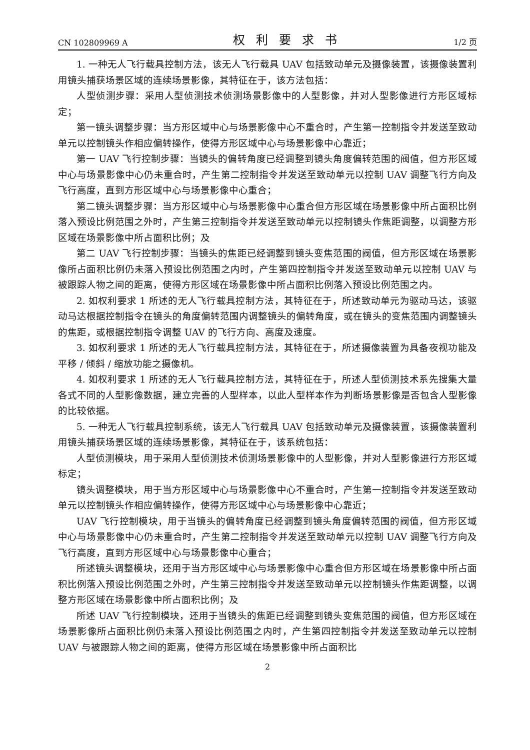CN 102809969 A 权利要求书 1/2 页
1. 一种无人飞行载具控制方法，该无人飞行载具 UAV 包括致动单元及摄像装置，该摄像装置利用镜头捕获场景区域的连续场景影像，其特征在于，该方法包括：
人型侦测步骤：采用人型侦测技术侦测场景影像中的人型影像，并对人型影像进行方形区域标定；
第一镜头调整步骤：当方形区域中心与场景影像中心不重合时，产生第一控制指令并发送至致动单元以控制镜头作相应偏转操作，使得方形区域中心与场景影像中心靠近；
第一 UAV 飞行控制步骤：当镜头的偏转角度已经调整到镜头角度偏转范围的阀值，但方形区域中心与场景影像中心仍未重合时，产生第二控制指令并发送至致动单元以控制 UAV 调整飞行方向及飞行高度，直到方形区域中心与场景影像中心重合；
第二镜头调整步骤：当方形区域中心与场景影像中心重合但方形区域在场景影像中所占面积比例落入预设比例范围之外时，产生第三控制指令并发送至致动单元以控制镜头作焦距调整，以调整方形区域在场景影像中所占面积比例；及
第二 UAV 飞行控制步骤：当镜头的焦距已经调整到镜头变焦范围的阀值，但方形区域在场景影像所占面积比例仍未落入预设比例范围之内时，产生第四控制指令并发送至致动单元以控制 UAV 与被跟踪人物之间的距离，使得方形区域在场景影像中所占面积比例落入预设比例范围之内。
2. 如权利要求 1 所述的无人飞行载具控制方法，其特征在于，所述致动单元为驱动马达，该驱动马达根据控制指令在镜头的角度偏转范围内调整镜头的偏转角度，或在镜头的变焦范围内调整镜头的焦距，或根据控制指令调整 UAV 的飞行方向、高度及速度。
3. 如权利要求 1 所述的无人飞行载具控制方法，其特征在于，所述摄像装置为具备夜视功能及平移 / 倾斜 / 缩放功能之摄像机。
4. 如权利要求 1 所述的无人飞行载具控制方法，其特征在于，所述人型侦测技术系先搜集大量各式不同的人型影像数据，建立完善的人型样本，以此人型样本作为判断场景影像是否包含人型影像的比较依据。
5. 一种无人飞行载具控制系统，该无人飞行载具 UAV 包括致动单元及摄像装置，该摄像装置利用镜头捕获场景区域的连续场景影像，其特征在于，该系统包括：
人型侦测模块，用于采用人型侦测技术侦测场景影像中的人型影像，并对人型影像进行方形区域标定；
镜头调整模块，用于当方形区域中心与场景影像中心不重合时，产生第一控制指令并发送至致动单元以控制镜头作相应偏转操作，使得方形区域中心与场景影像中心靠近；
UAV 飞行控制模块，用于当镜头的偏转角度已经调整到镜头角度偏转范围的阀值，但方形区域中心与场景影像中心仍未重合时，产生第二控制指令并发送至致动单元以控制 UAV 调整飞行方向及飞行高度，直到方形区域中心与场景影像中心重合；
所述镜头调整模块，还用于当方形区域中心与场景影像中心重合但方形区域在场景影像中所占面积比例落入预设比例范围之外时，产生第三控制指令并发送至致动单元以控制镜头作焦距调整，以调整方形区域在场景影像中所占面积比例；及
所述 UAV 飞行控制模块，还用于当镜头的焦距已经调整到镜头变焦范围的阀值，但方形区域在场景影像所占面积比例仍未落入预设比例范围之内时，产生第四控制指令并发送至致动单元以控制 UAV 与被跟踪人物之间的距离，使得方形区域在场景影像中所占面积比
2